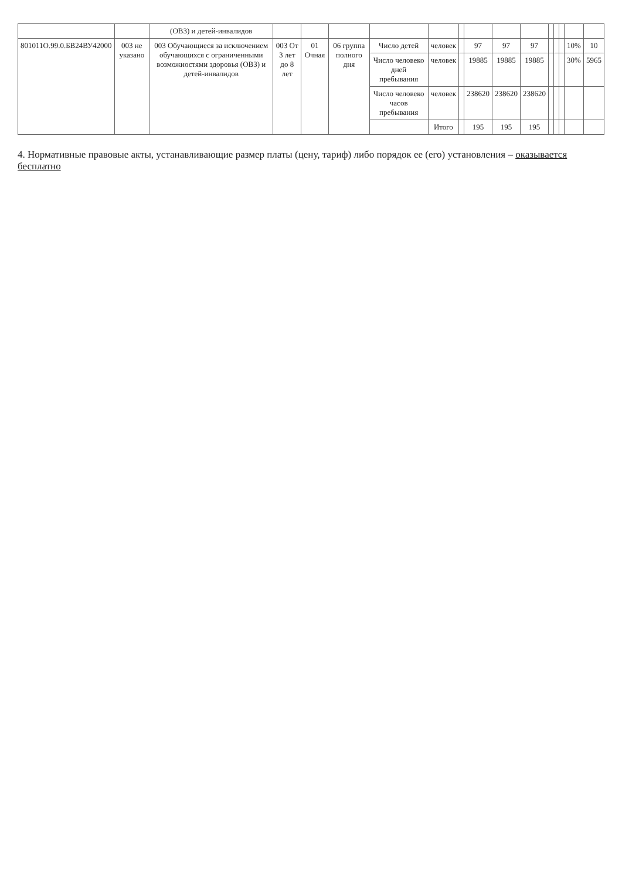| | | (ОВЗ) и детей-инвалидов | | | | | | | | | | | | | | |
| 801011О.99.0.БВ24ВУ42000 | 003 не указано | 003 Обучающиеся за исключением обучающихся с ограниченными возможностями здоровья (ОВЗ) и детей-инвалидов | 003 От 3 лет до 8 лет | 01 Очная | 06 группа полного дня | Число детей | человек | | 97 | 97 | 97 | | | | 10% | 10 |
| | | | | | | Число человеко дней пребывания | человек | | 19885 | 19885 | 19885 | | | | 30% | 5965 |
| | | | | | | Число человеко часов пребывания | человек | | 238620 | 238620 | 238620 | | | | | |
| | | | | | | | Итого | | 195 | 195 | 195 | | | | | |
4. Нормативные правовые акты, устанавливающие размер платы (цену, тариф) либо порядок ее (его) установления – оказывается бесплатно